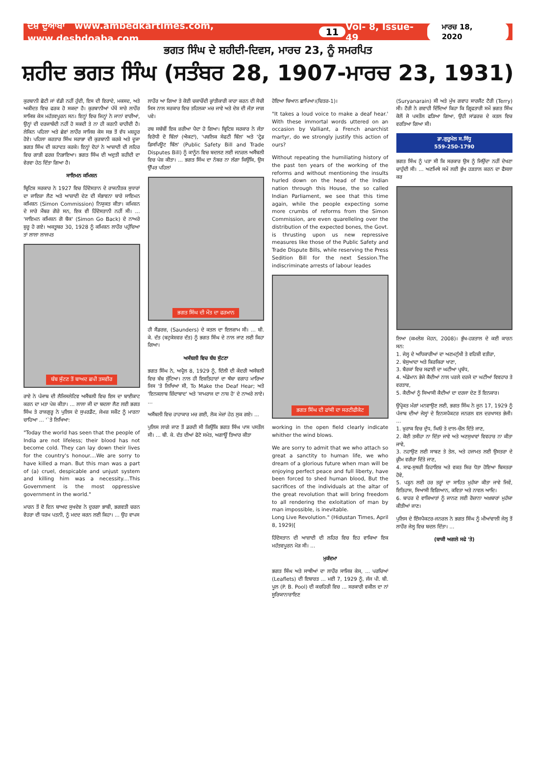ਦੇਸ਼ ਦੁਆਬਾ www.ambedkartimes.com, www.deshdoaba.com 11 Vol- 8, Issue- 49 ਮਾਰਚ 18, 2020
ਭਗਤ ਸਿੰਘ ਦੇ ਸ਼ਹੀਦੀ-ਦਿਵਸ, ਮਾਰਚ 23, ਨੂੰ ਸਮਰਪਿਤ
ਸ਼ਹੀਦ ਭਗਤ ਸਿੰਘ (ਸਤੰਬਰ 28, 1907-ਮਾਰਚ 23, 1931)
ਕੁਰਬਾਨੀ ਛੋਟੀ ਜਾਂ ਵੱਡੀ ਨਹੀਂ ਹੁੰਦੀ, ਇਸ ਦੀ ਇਰਾਦੇ, ਮਕਸਦ, ਅਤੇ ਅਕੀਦਤ ਵਿਚ ਫਰਕ ਹੋ ਸਕਦਾ ਹੈ। ਕੁਰਬਾਨੀਆਂ ਪੱਖੋਂ ਸਾਰੇ ਲਾਹੌਰ ਸਾਜਿਸ਼ ਕੇਸ ਮਹੱਤਵਪੂਰਨ ਸਨ। ਇਨ੍ਹਾਂ ਵਿਚ ਜਿਨ੍ਹਾਂ ਨੇ ਜਾਨਾਂ ਵਾਰੀਆਂ, ਉਨ੍ਹਾਂ ਦੀ ਦਰਜਾਬੰਦੀ ਨਹੀਂ ਹੋ ਸਕਦੀ ਤੇ ਨਾ ਹੀ ਕਰਨੀ ਚਾਹੀਦੀ ਹੈ। ਲੇਕਿਨ ਪਹਿਲਾ ਅਤੇ ਛੇਵਾਂ ਲਾਹੌਰ ਸਾਜਿਸ਼ ਕੇਸ ਸਭ ਤੋਂ ਵੱਧ ਮਸ਼ਹੂਰ ਹੋਏ। ਪਹਿਲਾ ਕਰਤਾਰ ਸਿੰਘ ਸਰਾਭਾ ਦੀ ਕੁਰਬਾਨੀ ਕਰਕੇ ਅਤੇ ਦੂਜਾ ਭਗਤ ਸਿੰਘ ਦੀ ਸ਼ਹਾਦਤ ਕਰਕੇ। ਇਨ੍ਹਾਂ ਦੋਹਾਂ ਨੇ ਆਜ਼ਾਦੀ ਦੀ ਲਹਿਰ ਵਿਚ ਗਾੜੀ ਫਰਜ਼ ਨਿਭਾਇਆ। ਭਗਤ ਸਿੰਘ ਦੀ ਅਦੁਤੀ ਸ਼ਹੀਦੀ ਦਾ ਵੇਰਵਾ ਹੇਠ ਦਿੱਤਾ ਗਿਆ ਹੈ।
ਸਾਇਮਨ ਕਮਿਸ਼ਨ
ਬ੍ਰਿਟਿਸ਼ ਸਰਕਾਰ ਨੇ 1927 ਵਿਚ ਹਿੰਦੋਸਤਾਨ ਦੇ ਰਾਜਨੀਤਕ ਸੁਧਾਰਾਂ ਦਾ ਜਾਇਜ਼ਾ ਲੈਣ ਅਤੇ ਆਜ਼ਾਦੀ ਦੇਣ ਦੀ ਸੰਭਾਵਨਾ ਬਾਰੇ ਸਾਇਮਨ ਕਮਿਸ਼ਨ (Simon Commission) ਨਿਯੁਕਤ ਕੀਤਾ। ਕਮਿਸ਼ਨ ਦੇ ਸਾਰੇ ਮੈਂਬਰ ਗੋਰੇ ਸਨ, ਇਕ ਵੀ ਹਿੰਦੋਸਤਾਨੀ ਨਹੀਂ ਸੀ। ... 'ਸਾਇਮਨ ਕਮਿਸ਼ਨ ਗੋ ਬੈਕ' (Simon Go Back) ਦੇ ਨਾਅਰੇ ਸ਼ੁਰੂ ਹੋ ਗਏ। ਅਕਤੂਬਰ 30, 1928 ਨੂੰ ਕਮਿਸ਼ਨ ਲਾਹੌਰ ਪਹੁੰਚਿਆ ਤਾਂ ਲਾਲਾ ਲਾਜਪਤ
ਬੰਬ ਸੁੱਟਣ ਤੋਂ ਬਾਅਦ ਛਪੀ ਤਸਵੀਰ
ਰਾਏ ਨੇ ਪੰਜਾਬ ਦੀ ਲੈਜਿਸਲੇਟਿਵ ਅਸੈਂਬਲੀ ਵਿਚ ਇਸ ਦਾ ਬਾਈਕਾਟ ਕਰਨ ਦਾ ਮਤਾ ਪੇਸ਼ ਕੀਤਾ। ... ਲਾਲਾ ਜੀ ਦਾ ਬਦਲਾ ਲੈਣ ਲਈ ਭਗਤ ਸਿੰਘ ਤੇ ਰਾਜਗੁਰੂ ਨੇ ਪੁਲਿਸ ਦੇ ਸੁਪਰਡੈਂਟ, ਜੇਮਜ਼ ਸਕੌਟ ਨੂੰ ਮਾਰਨਾ ਚਾਹਿਆ ... '`ਤੇ ਲਿਖਿਆ:
"Today the world has seen that the people of India are not lifeless; their blood has not become cold. They can lay down their lives for the country's honour....We are sorry to have killed a man. But this man was a part of (a) cruel, despicable and unjust system and killing him was a necessity....This Government is the most oppressive government in the world."
ਮਾਰਨ ਤੋਂ ਦੋ ਦਿਨ ਬਾਅਦ ਸੁਖਦੇਵ ਨੇ ਦੁਰਗਾ ਭਾਬੀ, ਭਗਵਤੀ ਚਰਨ ਵੋਹਰਾ ਦੀ ਧਰਮ ਪਤਨੀ, ਨੂੰ ਮਦਦ ਕਰਨ ਲਈ ਕਿਹਾ। ... ਉਹ ਵਾਪਸ
ਲਾਹੌਰ ਆ ਗਿਆ ਤੇ ਕੋਈ ਚਕਾਚੌਂਦੀ ਕ੍ਰਾਂਤੀਕਾਰੀ ਕਾਰਾ ਕਰਨ ਦੀ ਸੋਚੀ ਜਿਸ ਨਾਲ ਸਰਕਾਰ ਵਿਚ ਤਹਿਲਕਾ ਮਚ ਜਾਵੇ ਅਤੇ ਦੇਸ਼ ਦੀ ਜੰਤਾ ਜਾਗ ਪਵੇ।
ਰਬ ਸਬੱਬੀਂ ਇਕ ਜ਼ਰੀਆ ਪੈਦਾ ਹੋ ਗਿਆ। ਬ੍ਰਿਟਿਸ਼ ਸਰਕਾਰ ਨੇ ਜੰਤਾ ਵਿਰੋਧੀ ਦੋ ਬਿੱਲਾਂ (ਐਕਟਾਂ), 'ਪਬਲਿਕ ਸੇਫਟੀ ਬਿੱਲ' ਅਤੇ 'ਟ੍ਰੇਡ ਡਿਸਪਿਊਟ ਬਿੱਲ' (Public Safety Bill and Trade Disputes Bill) ਨੂੰ ਕਾਨੂੰਨ ਵਿਚ ਬਦਲਣ ਲਈ ਜਨਰਲ ਅਸੈਂਬਲੀ ਵਿਚ ਪੇਸ਼ ਕੀਤਾ। ... ਭਗਤ ਸਿੰਘ ਦਾ ਨੰਬਰ ਨਾ ਲੱਗਾ ਕਿਉਂਕਿ, ਉਸ ਉੱਪਰ ਪਹਿਲਾਂ
ਭਗਤ ਸਿੰਘ ਦੀ ਮੌਤ ਦਾ ਫਰਮਾਨ
ਹੀ ਸੈਂਡਰਜ਼, (Saunders) ਦੇ ਕਤਲ ਦਾ ਇਲਜ਼ਾਮ ਸੀ। ... ਬੀ. ਕੇ. ਦੱਤ (ਬਟੁਕੇਸ਼ਵਰ ਦੱਤ) ਨੂੰ ਭਗਤ ਸਿੰਘ ਦੇ ਨਾਲ ਜਾਣ ਲਈ ਕਿਹਾ ਗਿਆ।
ਅਸੰਬਲੀ ਵਿਚ ਬੰਬ ਸੁੱਟਣਾ
ਭਗਤ ਸਿੰਘ ਨੇ, ਅਪ੍ਰੈਲ 8, 1929 ਨੂੰ, ਦਿੱਲੀ ਦੀ ਕੇਂਦਰੀ ਅਸੰਬਲੀ ਵਿਚ ਬੰਬ ਸੁੱਟਿਆ। ਨਾਲ ਹੀ ਇਸ਼ਤਿਹਾਰਾਂ ਦਾ ਥੱਬਾ ਵਗਾਹ ਮਾਰਿਆ ਜਿਸ 'ਤੇ ਲਿਖਿਆ ਸੀ, To Make the Deaf Hear; ਅਤੇ 'ਇਨਕਲਾਬ ਜ਼ਿੰਦਾਬਾਦ' ਅਤੇ 'ਸਾਮਰਾਜ ਦਾ ਨਾਸ਼ ਹੋ' ਦੇ ਨਾਅਰੇ ਲਾਏ। ...
ਅਸੈਂਬਲੀ ਵਿਚ ਹਾਹਾਕਾਰ ਮਚ ਗਈ, ਲੋਕ ਮੇਜ਼ਾਂ ਹੇਠ ਲੁਕ ਗਏ। ...
ਪੁਲਿਸ ਲਾਗੇ ਜਾਣ ਤੋਂ ਡਰਦੀ ਸੀ ਕਿਉਂਕਿ ਭਗਤ ਸਿੰਘ ਪਾਸ ਪਸਤੌਲ ਸੀ। ... ਬੀ. ਕੇ. ਦੱਤ ਦੀਆਂ ਫੋਟੋ ਸਮੇਤ, ਅਗਾਊਂ ਤਿਆਰ ਕੀਤਾ
ਹੋਇਆ ਬਿਆਨ ਛਾਪਿਆ।(ਚਿਤਰ-1)।
"It takes a loud voice to make a deaf hear.' With these immortal words uttered on an occasion by Valliant, a French anarchist martyr, do we strongly justify this action of ours?
Without repeating the humiliating history of the past ten years of the working of the reforms and without mentioning the insults hurled down on the head of the Indian nation through this House, the so called Indian Parliament, we see that this time again, while the people expecting some more crumbs of reforms from the Simon Commission, are even quarelleling over the distribution of the expected bones, the Govt. is thrusting upon us new repressive measures like those of the Public Safety and Trade Dispute Bills, while reserving the Press Sedition Bill for the next Session.The indiscriminate arrests of labour leades
ਭਗਤ ਸਿੰਘ ਦੀ ਫਾਂਸੀ ਦਾ ਸਰਟੀਫੀਕੇਟ
working in the open field clearly indicate whither the wind blows.
We are sorry to admit that we who attach so great a sanctity to human life, we who dream of a glorious future when man will be enjoying perfect peace and full liberty, have been forced to shed human blood, But the sacrifices of the individuals at the altar of the great revolution that will bring freedom to all rendering the exloitation of man by man impossible, is inevitable.
Long Live Revolution." (Hidustan Times, April 8, 1929)[
ਹਿੰਦੋਸਤਾਨ ਦੀ ਆਜ਼ਾਦੀ ਦੀ ਲਹਿਰ ਵਿਚ ਇਹ ਵਾਕਿਆ ਇਕ ਮਹੱਤਵਪੂਰਨ ਮੋੜ ਸੀ। ...
ਮੁਕੱਦਮਾ
ਭਗਤ ਸਿੰਘ ਅਤੇ ਸਾਥੀਆਂ ਦਾ ਲਾਹੌਰ ਸਾਜਿਸ਼ ਕੇਸ, ... ਪਰਚਿਆਂ (Leaflets) ਦੀ ਇਬਾਰਤ ... ਮਈ 7, 1929 ਨੂੰ, ਜੱਜ ਪੀ. ਬੀ. ਪੂਲ (P. B. Pool) ਦੀ ਕਚਹਿਰੀ ਵਿਚ ... ਸਰਕਾਰੀ ਵਕੀਲ ਦਾ ਨਾਂ ਸੂਰਿਯਾਨਾਰਾਇਣ
(Suryanarain) ਸੀ ਅਤੇ ਮੁੱਖ ਗਵਾਹ ਸਾਰਜੈਂਟ ਟੈਰੀ (Terry) ਸੀ। ਟੈਰੀ ਨੇ ਗਵਾਹੀ ਦਿੰਦਿਆਂ ਕਿਹਾ ਕਿ ਗ੍ਰਿਫਤਾਰੀ ਸਮੇਂ ਭਗਤ ਸਿੰਘ ਕੋਲੋਂ ਜੋ ਪਸਤੌਲ ਫੜਿਆ ਗਿਆ, ਉਹੀ ਸਾਂਡਰਜ਼ ਦੇ ਕਤਲ ਵਿਚ ਵਰਤਿਆ ਗਿਆ ਸੀ।
ਡਾ.ਗੁਰੂਮੇਲ ਸ.ਸਿੱਧੂ
559-250-1790
ਭਗਤ ਸਿੰਘ ਨੂੰ ਪਤਾ ਸੀ ਕਿ ਸਰਕਾਰ ਉਸ ਨੂੰ ਜਿਉਂਦਾ ਨਹੀਂ ਦੇਖਣਾ ਚਾਹੁੰਦੀ ਸੀ। ... ਅਣਮਿਥੇ ਸਮੇਂ ਲਈ ਭੁੱਖ ਹੜਤਾਲ ਕਰਨ ਦਾ ਫੈਸਲਾ ਕਰ
ਲਿਆ (ਕਮਲੇਸ਼ ਮੋਹਨ, 2008)। ਭੁੱਖ-ਹੜਤਾਲ ਦੇ ਕਈ ਕਾਰਨ ਸਨ:
1. ਜੇਲ੍ਹ ਦੇ ਅਧਿਕਾਰੀਆਂ ਦਾ ਅਣਮਨੁੱਖੀ ਤੇ ਵਹਿਸ਼ੀ ਵਤੀਰਾ,
2. ਬੇਸੁਆਦਾ ਅਤੇ ਕਿਰਕਿਰਾ ਖਾਣਾ,
3. ਬੈਰਕਾਂ ਵਿਚ ਸਫਾਈ ਦਾ ਘਟੀਆ ਪ੍ਰਬੰਧ,
4. ਅੰਡੇਮਾਨ ਭੇਜੇ ਕੈਦੀਆਂ ਨਾਲ ਪਰਲੇ ਦਰਜੇ ਦਾ ਘਟੀਆਂ ਵਿਵਹਾਰ ਤੇ ਵਰਤਾਵ,
5. ਕੈਦੀਆਂ ਨੂੰ ਸਿਆਸੀ ਕੈਦੀਆਂ ਦਾ ਦਰਜਾ ਦੇਣ ਤੋਂ ਇਨਕਾਰ।
ਉਪ੍ਰੋਕਤ ਮੰਗਾਂ ਮਨਵਾਉਣ ਲਈ, ਭਗਤ ਸਿੰਘ ਨੇ ਜੂਨ 17, 1929 ਨੂੰ ਪੰਜਾਬ ਦੀਆਂ ਜੇਲ੍ਹਾਂ ਦੇ ਇਨਸਪੈਕਟਰ ਜਨਰਲ ਵਲ ਦਰਖਾਸਤ ਭੇਜੀ। ...
1. ਖ਼ੁਰਾਕ ਵਿਚ ਦੁੱਧ, ਘਿਓ ਤੇ ਦਾਲ-ਚੌਲ ਦਿੱਤੇ ਜਾਣ,
2. ਕੋਈ ਤਸੀਹਾ ਨਾ ਦਿੱਤਾ ਜਾਵੇ ਅਤੇ ਅਣਸੁਖਾਵਾਂ ਵਿਵਹਾਰ ਨਾ ਕੀਤਾ ਜਾਵੇ,
3. ਨਹਾਉਣ ਲਈ ਸਾਬਣ ਤੇ ਤੇਲ, ਅਤੇ ਹਜਾਮਤ ਲਈ ਉਸਤਰਾ ਦੇ ਕ੍ਰੀਮ ਵਗੈਰਾ ਦਿੱਤੇ ਜਾਣ,
4. ਸਾਫ-ਸੁਥਰੀ ਰਿਹਾਇਸ਼ ਅਤੇ ਵਕਤ ਸਿਰ ਧੋਤਾ ਹੋਇਆ ਬਿਸਤਰਾ ਹੋਵੇ,
5. ਪੜ੍ਹਨ ਲਈ ਹਰ ਤਰ੍ਹਾਂ ਦਾ ਸਾਹਿਤ ਮੁਹੱਯਾ ਕੀਤਾ ਜਾਵੇ ਜਿਵੇਂ, ਇਤਿਹਾਸ, ਸਿਆਸੀ ਵਿਗਿਆਨ, ਕਵਿਤਾ ਅਤੇ ਨਾਵਲ ਆਦਿ।
6. ਬਾਹਰ ਦੇ ਵਾਕਿਆਤਾਂ ਨੂੰ ਜਾਨਣ ਲਈ ਰੋਜ਼ਾਨਾ ਅਖ਼ਬਾਰਾਂ ਮੁਹੱਯਾ ਕੀਤੀਆਂ ਜਾਣ।
ਪੁਲਿਸ ਦੇ ਇੰਸਪੈਕਟਰ-ਜਨਰਲ ਨੇ ਭਗਤ ਸਿੰਘ ਨੂੰ ਮੀਆਂਵਾਲੀ ਜੇਲ੍ਹ ਤੋਂ ਲਾਹੌਰ ਜੇਲ੍ਹ ਵਿਚ ਬਦਲ ਦਿੱਤਾ। ...
(ਬਾਕੀ ਅਗਲੇ ਸਫੇ 'ਤੇ)